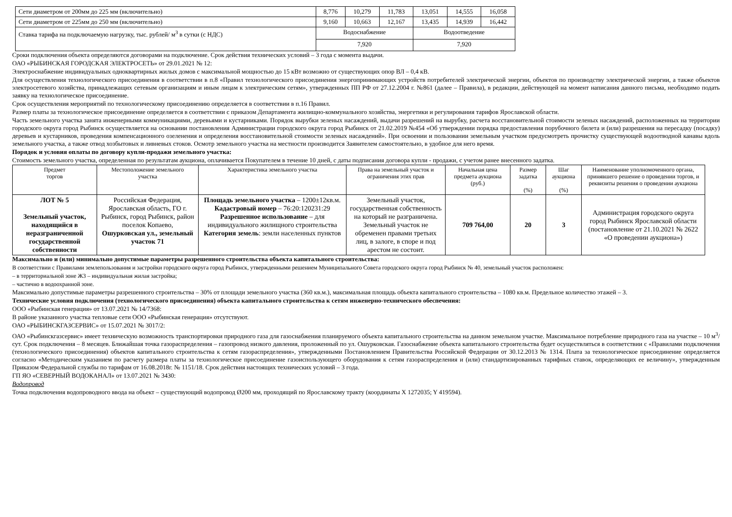| Сети диаметром от 200мм до 225 мм (включительно) | 8,776 | 10,279 | 11,783 | 13,051 | 14,555 | 16,058 |
| Сети диаметром от 225мм до 250 мм (включительно) | 9,160 | 10,663 | 12,167 | 13,435 | 14,939 | 16,442 |
| Ставка тарифа на подключаемую нагрузку, тыс. рублей/ м<sup>3</sup> в сутки (с НДС) | Водоснабжение | | | Водоотведение | | |
| | 7,920 | | | 7,920 | | |
Сроки подключения объекта определяются договорами на подключение. Срок действия технических условий – 3 года с момента выдачи.
ОАО «РЫБИНСКАЯ ГОРОДСКАЯ ЭЛЕКТРОСЕТЬ» от 29.01.2021 № 12:
Электроснабжение индивидуальных одноквартирных жилых домов с максимальной мощностью до 15 кВт возможно от существующих опор ВЛ – 0,4 кВ.
Для осуществления технологического присоединения в соответствии в п.8 «Правил технологического присоединения энергопринимающих устройств потребителей электрической энергии, объектов по производству электрической энергии, а также объектов электросетевого хозяйства, принадлежащих сетевым организациям и иным лицам к электрическим сетям», утвержденных ПП РФ от 27.12.2004 г. №861 (далее – Правила), в редакции, действующей на момент написания данного письма, необходимо подать заявку на технологическое присоединение.
Срок осуществления мероприятий по технологическому присоединению определяется в соответствии в п.16 Правил.
Размер платы за технологическое присоединение определяется в соответствии с приказом Департамента жилищно-коммунального хозяйства, энергетики и регулирования тарифов Ярославской области.
Часть земельного участка занята инженерными коммуникациями, деревьями и кустарниками. Порядок вырубки зеленых насаждений, выдачи разрешений на вырубку, расчета восстановительной стоимости зеленых насаждений, расположенных на территории городского округа город Рыбинск осуществляется на основании постановления Администрации городского округа город Рыбинск от 21.02.2019 №454 «Об утверждении порядка предоставления порубочного билета и (или) разрешения на пересадку (посадку) деревьев и кустарников, проведения компенсационного озеленения и определения восстановительной стоимости зеленых насаждений». При освоении и пользовании земельным участком предусмотреть прочистку существующей водоотводной канавы вдоль земельного участка, а также отвод хозбытовых и ливневых стоков. Осмотр земельного участка на местности производится Заявителем самостоятельно, в удобное для него время.
Порядок и условия оплаты по договору купли-продажи земельного участка:
Стоимость земельного участка, определенная по результатам аукциона, оплачивается Покупателем в течение 10 дней, с даты подписания договора купли - продажи, с учетом ранее внесенного задатка.
| Предмет торгов | Местоположение земельного участка | Характеристика земельного участка | Права на земельный участок и ограничения этих прав | Начальная цена предмета аукциона (руб.) | Размер задатка (%) | Шаг аукциона (%) | Наименование уполномоченного органа, принявшего решение о проведении торгов, и реквизиты решения о проведении аукциона |
| --- | --- | --- | --- | --- | --- | --- | --- |
| ЛОТ № 5 Земельный участок, находящийся в неразграниченной государственной собственности | Российская Федерация, Ярославская область, ГО г. Рыбинск, город Рыбинск, район поселок Копаево, Ошурковская ул., земельный участок 71 | Площадь земельного участка – 1200±12кв.м. Кадастровый номер – 76:20:120231:29 Разрешенное использование – для индивидуального жилищного строительства Категория земель : земли населенных пунктов | Земельный участок, государственная собственность на который не разграничена. Земельный участок не обременен правами третьих лиц, в залоге, в споре и под арестом не состоит. | 709 764,00 | 20 | 3 | Администрация городского округа город Рыбинск Ярославской области (постановление от 21.10.2021 № 2622 «О проведении аукциона») |
Максимально и (или) минимально допустимые параметры разрешенного строительства объекта капитального строительства:
В соответствии с Правилами землепользования и застройки городского округа город Рыбинск, утвержденными решением Муниципального Совета городского округа город Рыбинск № 40, земельный участок расположен:
– в территориальной зоне Ж3 – индивидуальная жилая застройка;
– частично в водоохранной зоне.
Максимально допустимые параметры разрешенного строительства – 30% от площади земельного участка (360 кв.м.), максимальная площадь объекта капитального строительства – 1080 кв.м. Предельное количество этажей – 3.
Технические условия подключения (технологического присоединения) объекта капитального строительства к сетям инженерно-технического обеспечения:
ООО «Рыбинская генерация» от 13.07.2021 № 14/7368:
В районе указанного участка тепловые сети ООО «Рыбинская генерация» отсутствуют.
ОАО «РЫБИНСКГАЗСЕРВИС» от 15.07.2021 № 3017/2:
ОАО «Рыбинскгазсервис» имеет техническую возможность транспортировки природного газа для газоснабжения планируемого объекта капитального строительства на данном земельном участке. Максимальное потребление природного газа на участке – 10 м<sup>3</sup>/сут. Срок подключения – 8 месяцев. Ближайшая точка газораспределения – газопровод низкого давления, проложенный по ул. Ошурковская. Газоснабжение объекта капитального строительства будет осуществляться в соответствии с «Правилами подключения (технологического присоединения) объектов капитального строительства к сетям газораспределения», утвержденными Постановлением Правительства Российской Федерации от 30.12.2013 № 1314. Плата за технологическое присоединение определяется согласно «Методическим указанием по расчету размера платы за технологическое присоединение газоиспользующего оборудования к сетям газораспределения и (или) стандартизированных тарифных ставок, определяющих ее величину», утвержденным Приказом Федеральной службы по тарифам от 16.08.2018г. № 1151/18. Срок действия настоящих технических условий – 3 года.
ГП ЯО «СЕВЕРНЫЙ ВОДОКАНАЛ» от 13.07.2021 № 3430:
Водопровод
Точка подключения водопроводного ввода на объект – существующий водопровод Ø200 мм, проходящий по Ярославскому тракту (координаты X 1272035; Y 419594).